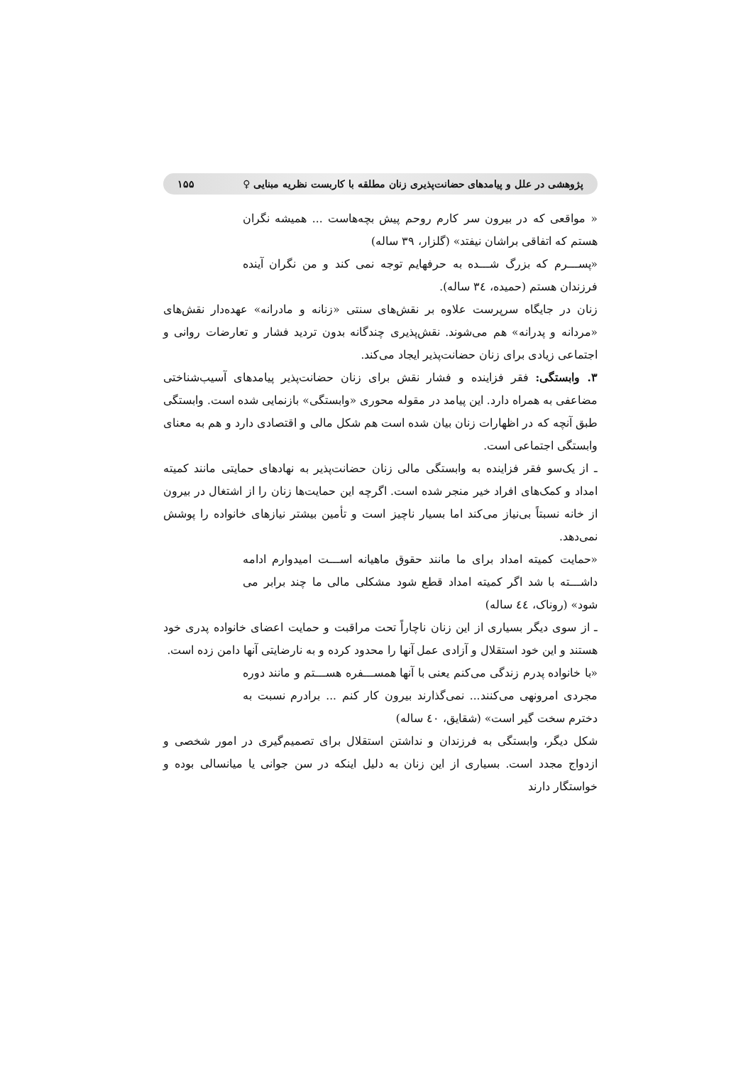پژوهشی در علل و پیامدهای حضانت‌پذیری زنان مطلقه با کاربست نظریه مبنایی ♀ ۱۵۵
« مواقعی که در بیرون سر کارم روحم پیش بچه‌هاست ... همیشه نگران هستم که اتفاقی براشان نیفتد» (گلزار، ۳۹ ساله)
«پســـرم که بزرگ شـــده به حرفهایم توجه نمی کند و من نگران آینده فرزندان هستم (حمیده، ٣٤ ساله).
زنان در جایگاه سرپرست علاوه بر نقش‌های سنتی «زنانه و مادرانه» عهده‌دار نقش‌های «مردانه و پدرانه» هم می‌شوند. نقش‌پذیری چندگانه بدون تردید فشار و تعارضات روانی و اجتماعی زیادی برای زنان حضانت‌پذیر ایجاد می‌کند.
۳. وابستگی: فقر فزاینده و فشار نقش برای زنان حضانت‌پذیر پیامدهای آسیب‌شناختی مضاعفی به همراه دارد. این پیامد در مقوله محوری «وابستگی» بازنمایی شده است. وابستگی طبق آنچه که در اظهارات زنان بیان شده است هم شکل مالی و اقتصادی دارد و هم به معنای وابستگی اجتماعی است.
ـ از یک‌سو فقر فزاینده به وابستگی مالی زنان حضانت‌پذیر به نهادهای حمایتی مانند کمیته امداد و کمک‌های افراد خیر منجر شده است. اگرچه این حمایت‌ها زنان را از اشتغال در بیرون از خانه نسبتاً بی‌نیاز می‌کند اما بسیار ناچیز است و تأمین بیشتر نیازهای خانواده را پوشش نمی‌دهد.
«حمایت کمیته امداد برای ما مانند حقوق ماهیانه اســـت امیدوارم ادامه داشـــته با شد اگر کمیته امداد قطع شود مشکلی مالی ما چند برابر می شود» (روناک، ٤٤ ساله)
ـ از سوی دیگر بسیاری از این زنان ناچاراً تحت مراقبت و حمایت اعضای خانواده پدری خود هستند و این خود استقلال و آزادی عمل آنها را محدود کرده و به نارضایتی آنها دامن زده است.
«با خانواده پدرم زندگی می‌کنم یعنی با آنها همســـفره هســـتم و مانند دوره مجردی امرونهی می‌کنند... نمی‌گذارند بیرون کار کنم ... برادرم نسبت به دخترم سخت گیر است» (شقایق، ٤٠ ساله)
شکل دیگر، وابستگی به فرزندان و نداشتن استقلال برای تصمیم‌گیری در امور شخصی و ازدواج مجدد است. بسیاری از این زنان به دلیل اینکه در سن جوانی یا میانسالی بوده و خواستگار دارند